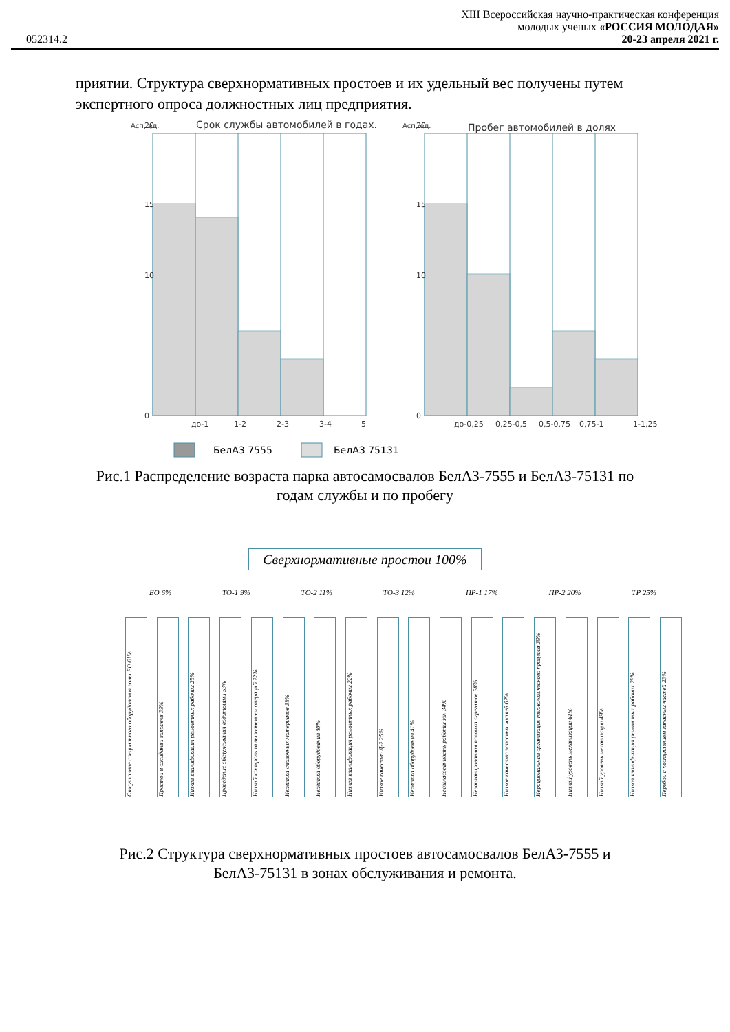XIII Всероссийская научно-практическая конференция
молодых ученых «РОССИЯ МОЛОДАЯ»
052314.2 20-23 апреля 2021 г.
приятии. Структура сверхнормативных простоев и их удельный вес получены путем экспертного опроса должностных лиц предприятия.
Aсп, ед.
Срок службы автомобилей в годах.
Aсп, ед.
Пробег автомобилей в долях
20
15
10
0
20
15
10
0
до-1
1-2
2-3
3-4
5
до-0,25
0,25-0,5
0,5-0,75
0,75-1
1-1,25
БелАЗ 7555
БелАЗ 75131
Рис.1 Распределение возраста парка автосамосвалов БелАЗ-7555 и БелАЗ-75131 по годам службы и по пробегу
Сверхнормативные простои 100%
ЕО 6% ТО-1 9% ТО-2 11% ТО-3 12% ПР-1 17% ПР-2 20% ТР 25%
Отсутствие специального оборудования зоны ЕО 61%
Простои в ожидании заправки 39%
Низкая квалификация ремонтных рабочих 25%
Проведение обслуживания водителями 53%
Низкий контроль за выполнением операций 22%
Нехватка смазочных материалов 38%
Нехватка оборудования 40%
Низкая квалификация ремонтных рабочих 22%
Низкое качество Д-2 25%
Нехватка оборудования 41%
Несогласованность работы зон 34%
Незапланированная поломка агрегатов 38%
Низкое качество запасных частей 62%
Нерациональная организация технологического процесса 39%
Низкий уровень механизации 61%
Низкий уровень механизации 49%
Низкая квалификация ремонтных рабочих 28%
Перебои с поступлением запасных частей 23%
Рис.2 Структура сверхнормативных простоев автосамосвалов БелАЗ-7555 и БелАЗ-75131 в зонах обслуживания и ремонта.